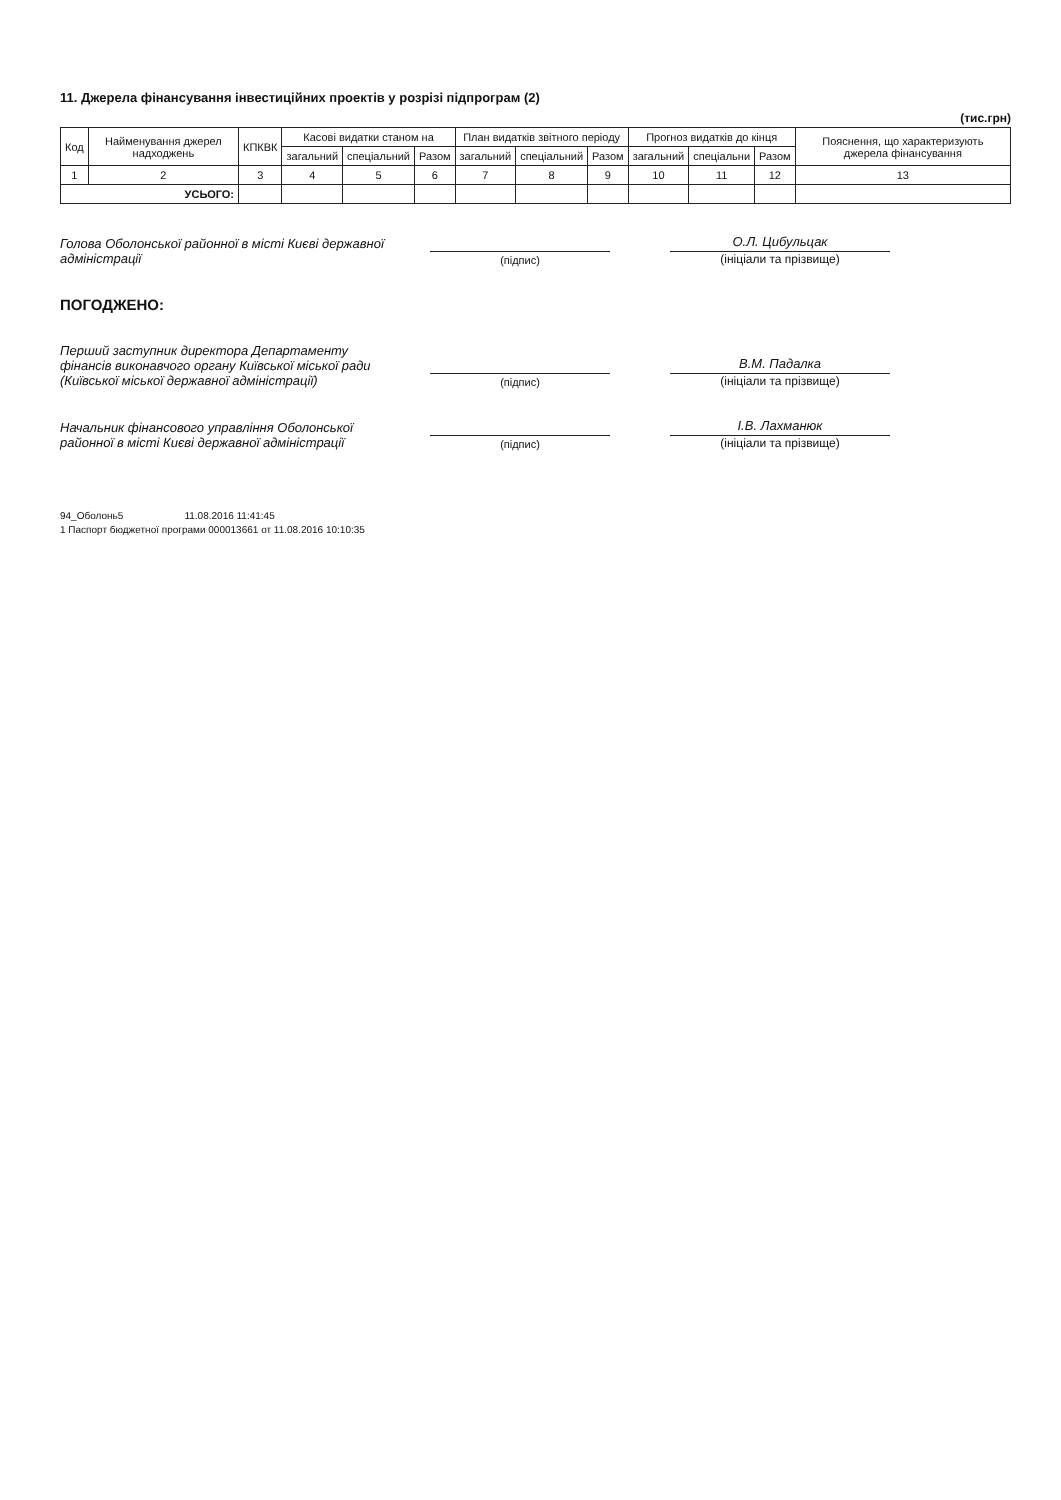11. Джерела фінансування інвестиційних проектів у розрізі підпрограм (2)
(тис.грн)
| Код | Найменування джерел надходжень | КПКВК | Касові видатки станом на | | | План видатків звітного періоду | | | Прогноз видатків до кінця | | | Пояснення, що характеризують джерела фінансування |
| --- | --- | --- | --- | --- | --- | --- | --- | --- | --- | --- | --- | --- |
| | | | загальний | спеціальний | Разом | загальний | спеціальний | Разом | загальний | спеціальни | Разом | |
| 1 | 2 | 3 | 4 | 5 | 6 | 7 | 8 | 9 | 10 | 11 | 12 | 13 |
| УСЬОГО: | | | | | | | | | | | | |
Голова Оболонської районної в місті Києві державної адміністрації
(підпис)
О.Л. Цибульцак
(ініціали та прізвище)
ПОГОДЖЕНО:
Перший заступник директора Департаменту фінансів виконавчого органу Київської міської ради (Київської міської державної адміністрації)
(підпис)
В.М. Падалка
(ініціали та прізвище)
Начальник фінансового управління Оболонської районної в місті Києві державної адміністрації
(підпис)
І.В. Лахманюк
(ініціали та прізвище)
94_Оболонь5 11.08.2016 11:41:45
1 Паспорт бюджетної програми 000013661 от 11.08.2016 10:10:35